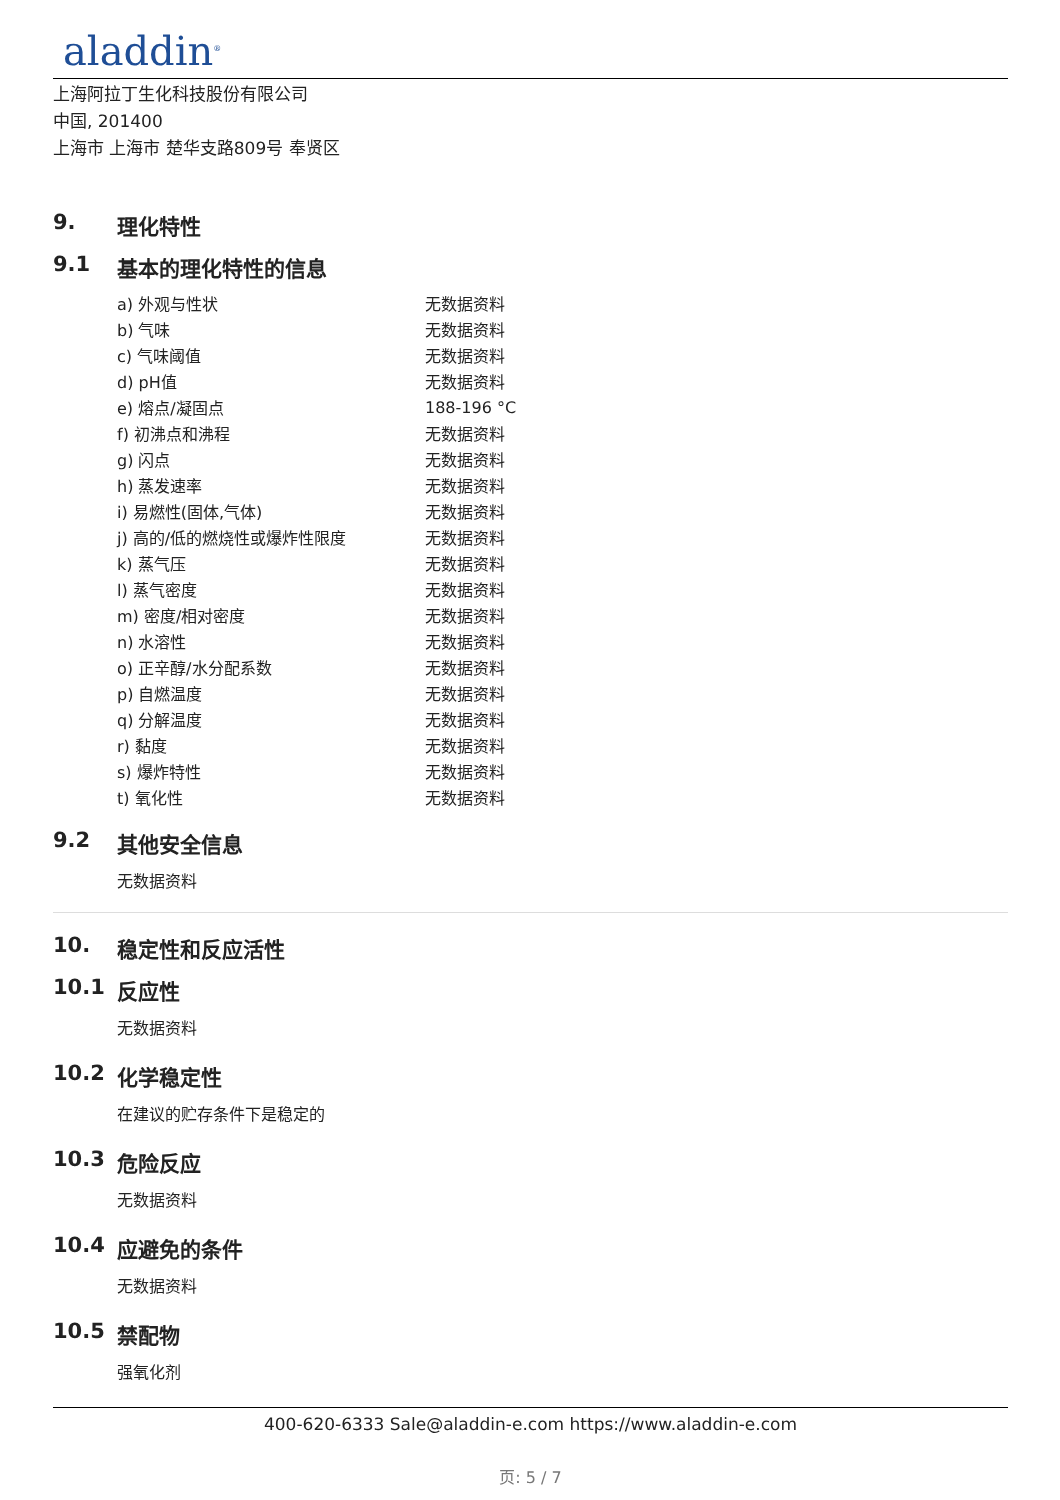aladdin<sup>®</sup>
上海阿拉丁生化科技股份有限公司
中国, 201400
上海市 上海市 楚华支路809号 奉贤区
9. 理化特性
9.1 基本的理化特性的信息
| a) 外观与性状 | 无数据资料 |
| b) 气味 | 无数据资料 |
| c) 气味阈值 | 无数据资料 |
| d) pH值 | 无数据资料 |
| e) 熔点/凝固点 | 188-196 °C |
| f) 初沸点和沸程 | 无数据资料 |
| g) 闪点 | 无数据资料 |
| h) 蒸发速率 | 无数据资料 |
| i) 易燃性(固体,气体) | 无数据资料 |
| j) 高的/低的燃烧性或爆炸性限度 | 无数据资料 |
| k) 蒸气压 | 无数据资料 |
| l) 蒸气密度 | 无数据资料 |
| m) 密度/相对密度 | 无数据资料 |
| n) 水溶性 | 无数据资料 |
| o) 正辛醇/水分配系数 | 无数据资料 |
| p) 自燃温度 | 无数据资料 |
| q) 分解温度 | 无数据资料 |
| r) 黏度 | 无数据资料 |
| s) 爆炸特性 | 无数据资料 |
| t) 氧化性 | 无数据资料 |
9.2 其他安全信息
无数据资料
10. 稳定性和反应活性
10.1 反应性
无数据资料
10.2 化学稳定性
在建议的贮存条件下是稳定的
10.3 危险反应
无数据资料
10.4 应避免的条件
无数据资料
10.5 禁配物
强氧化剂
400-620-6333 Sale@aladdin-e.com https://www.aladdin-e.com
页: 5 / 7